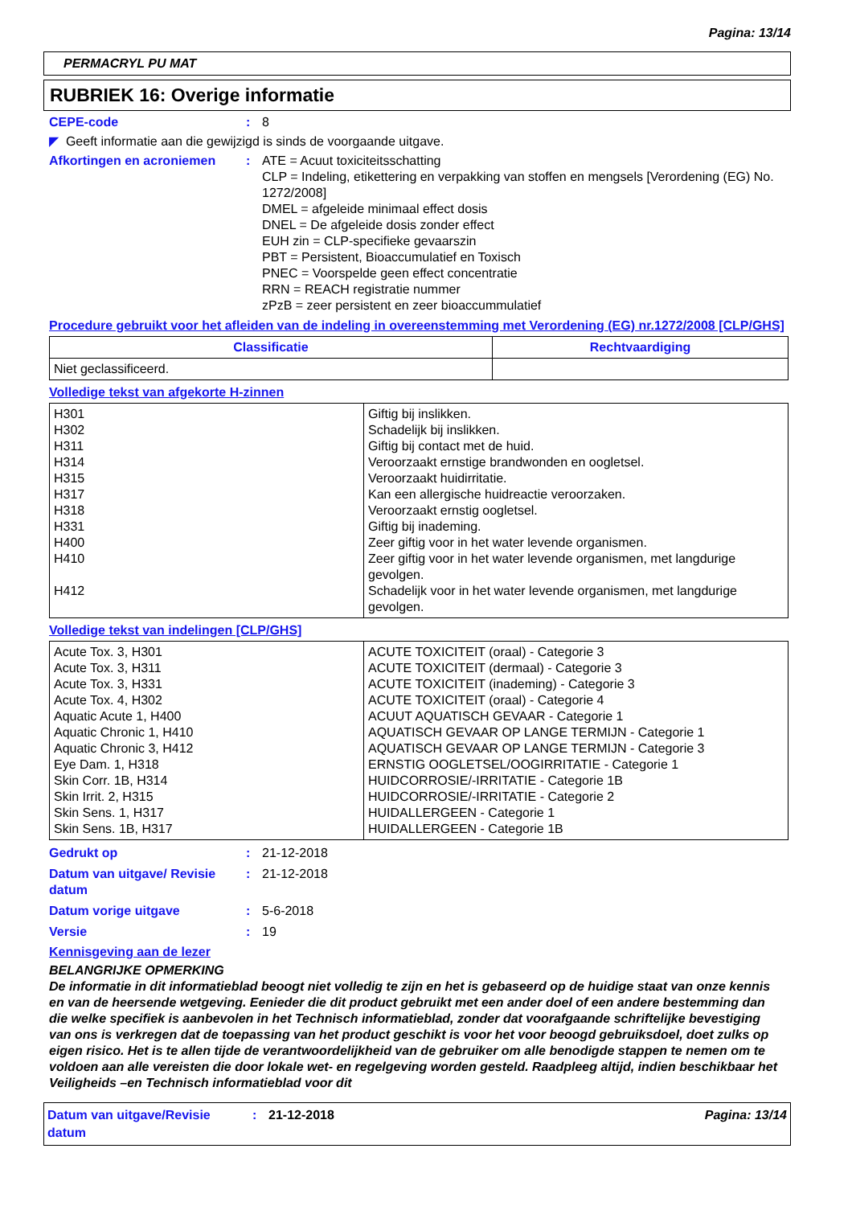Pagina: 13/14
PERMACRYL PU MAT
RUBRIEK 16: Overige informatie
CEPE-code : 8
◤ Geeft informatie aan die gewijzigd is sinds de voorgaande uitgave.
Afkortingen en acroniemen : ATE = Acuut toxiciteitsschatting
CLP = Indeling, etikettering en verpakking van stoffen en mengsels [Verordening (EG) No. 1272/2008]
DMEL = afgeleide minimaal effect dosis
DNEL = De afgeleide dosis zonder effect
EUH zin = CLP-specifieke gevaarszin
PBT = Persistent, Bioaccumulatief en Toxisch
PNEC = Voorspelde geen effect concentratie
RRN = REACH registratie nummer
zPzB = zeer persistent en zeer bioaccummulatief
Procedure gebruikt voor het afleiden van de indeling in overeenstemming met Verordening (EG) nr.1272/2008 [CLP/GHS]
| Classificatie | Rechtvaardiging |
| --- | --- |
| Niet geclassificeerd. | |
Volledige tekst van afgekorte H-zinnen
| H301 H302 H311 H314 H315 H317 H318 H331 H400 H410 H412 | Giftig bij inslikken. Schadelijk bij inslikken. Giftig bij contact met de huid. Veroorzaakt ernstige brandwonden en oogletsel. Veroorzaakt huidirritatie. Kan een allergische huidreactie veroorzaken. Veroorzaakt ernstig oogletsel. Giftig bij inademing. Zeer giftig voor in het water levende organismen. Zeer giftig voor in het water levende organismen, met langdurige gevolgen. Schadelijk voor in het water levende organismen, met langdurige gevolgen. |
Volledige tekst van indelingen [CLP/GHS]
| Acute Tox. 3, H301 Acute Tox. 3, H311 Acute Tox. 3, H331 Acute Tox. 4, H302 Aquatic Acute 1, H400 Aquatic Chronic 1, H410 Aquatic Chronic 3, H412 Eye Dam. 1, H318 Skin Corr. 1B, H314 Skin Irrit. 2, H315 Skin Sens. 1, H317 Skin Sens. 1B, H317 | ACUTE TOXICITEIT (oraal) - Categorie 3 ACUTE TOXICITEIT (dermaal) - Categorie 3 ACUTE TOXICITEIT (inademing) - Categorie 3 ACUTE TOXICITEIT (oraal) - Categorie 4 ACUUT AQUATISCH GEVAAR - Categorie 1 AQUATISCH GEVAAR OP LANGE TERMIJN - Categorie 1 AQUATISCH GEVAAR OP LANGE TERMIJN - Categorie 3 ERNSTIG OOGLETSEL/OOGIRRITATIE - Categorie 1 HUIDCORROSIE/-IRRITATIE - Categorie 1B HUIDCORROSIE/-IRRITATIE - Categorie 2 HUIDALLERGEEN - Categorie 1 HUIDALLERGEEN - Categorie 1B |
Gedrukt op : 21-12-2018
Datum van uitgave/ Revisie datum
: 21-12-2018
Datum vorige uitgave : 5-6-2018
Versie : 19
Kennisgeving aan de lezer
BELANGRIJKE OPMERKING
De informatie in dit informatieblad beoogt niet volledig te zijn en het is gebaseerd op de huidige staat van onze kennis en van de heersende wetgeving. Eenieder die dit product gebruikt met een ander doel of een andere bestemming dan die welke specifiek is aanbevolen in het Technisch informatieblad, zonder dat voorafgaande schriftelijke bevestiging van ons is verkregen dat de toepassing van het product geschikt is voor het voor beoogd gebruiksdoel, doet zulks op eigen risico. Het is te allen tijde de verantwoordelijkheid van de gebruiker om alle benodigde stappen te nemen om te voldoen aan alle vereisten die door lokale wet- en regelgeving worden gesteld. Raadpleeg altijd, indien beschikbaar het Veiligheids –en Technisch informatieblad voor dit
Datum van uitgave/Revisie datum
: 21-12-2018 Pagina: 13/14